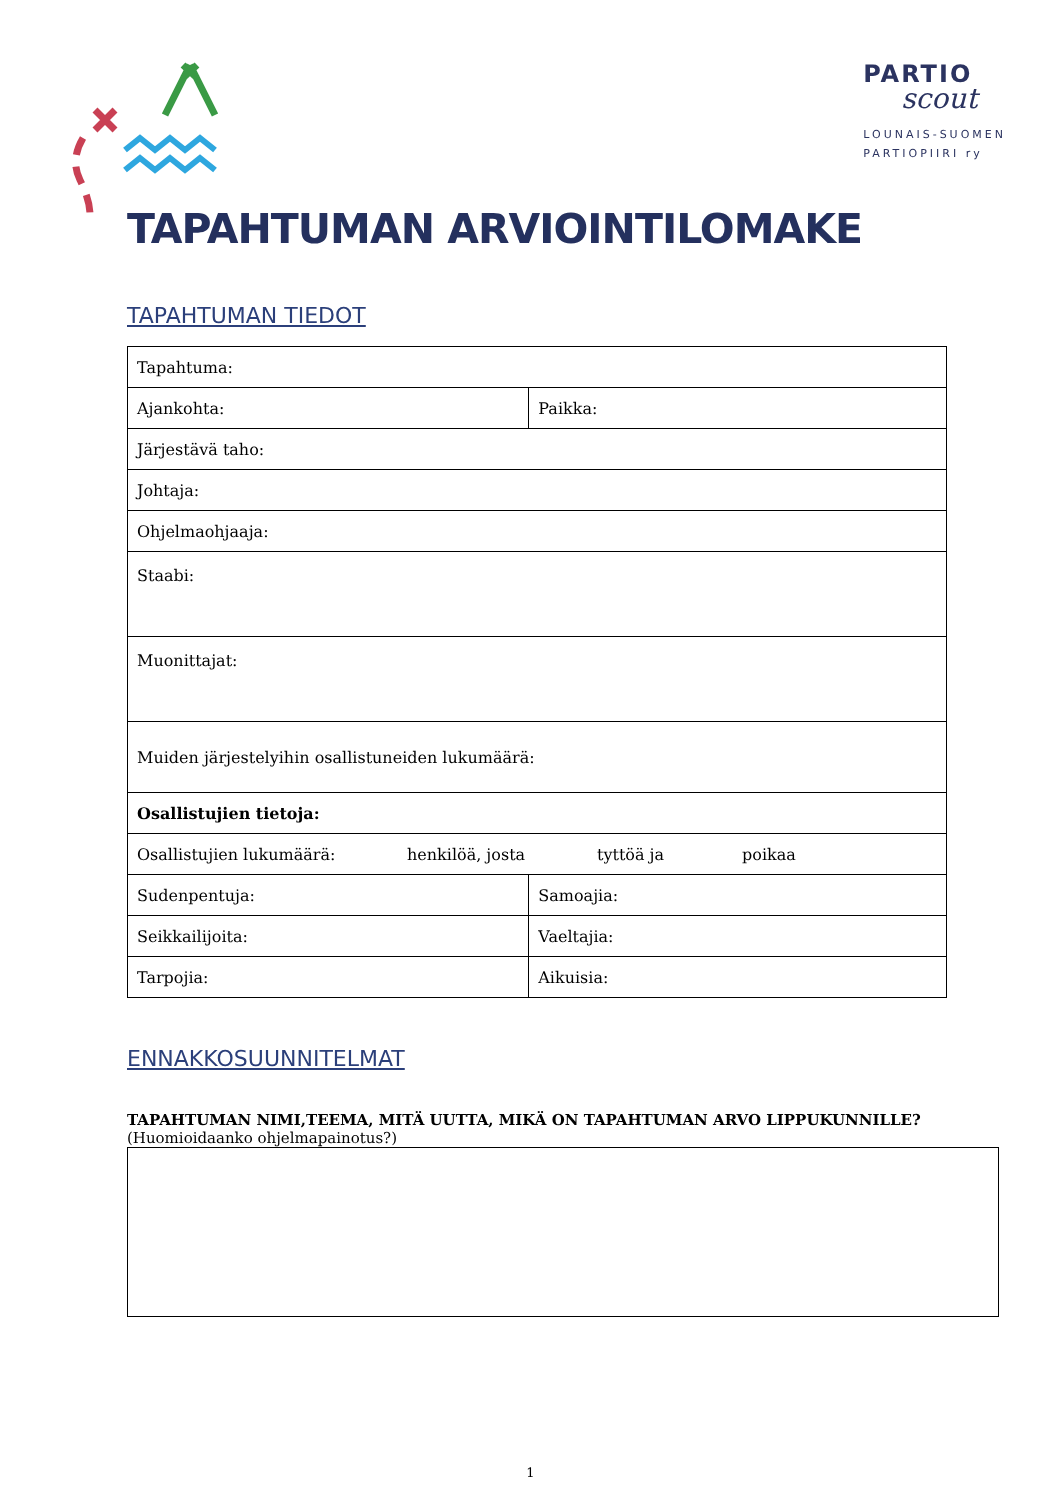PARTIO
scout
LOUNAIS-SUOMEN
PARTIOPIIRI ry
TAPAHTUMAN ARVIOINTILOMAKE
TAPAHTUMAN TIEDOT
| Tapahtuma: | |
| Ajankohta: | Paikka: |
| Järjestävä taho: | |
| Johtaja: | |
| Ohjelmaohjaaja: | |
| Staabi: | |
| Muonittajat: | |
| Muiden järjestelyihin osallistuneiden lukumäärä: | |
| Osallistujien tietoja: | |
| Osallistujien lukumäärä: henkilöä, josta tyttöä ja poikaa | |
| Sudenpentuja: | Samoajia: |
| Seikkailijoita: | Vaeltajia: |
| Tarpojia: | Aikuisia: |
ENNAKKOSUUNNITELMAT
TAPAHTUMAN NIMI,TEEMA, MITÄ UUTTA, MIKÄ ON TAPAHTUMAN ARVO LIPPUKUNNILLE?
(Huomioidaanko ohjelmapainotus?)
1